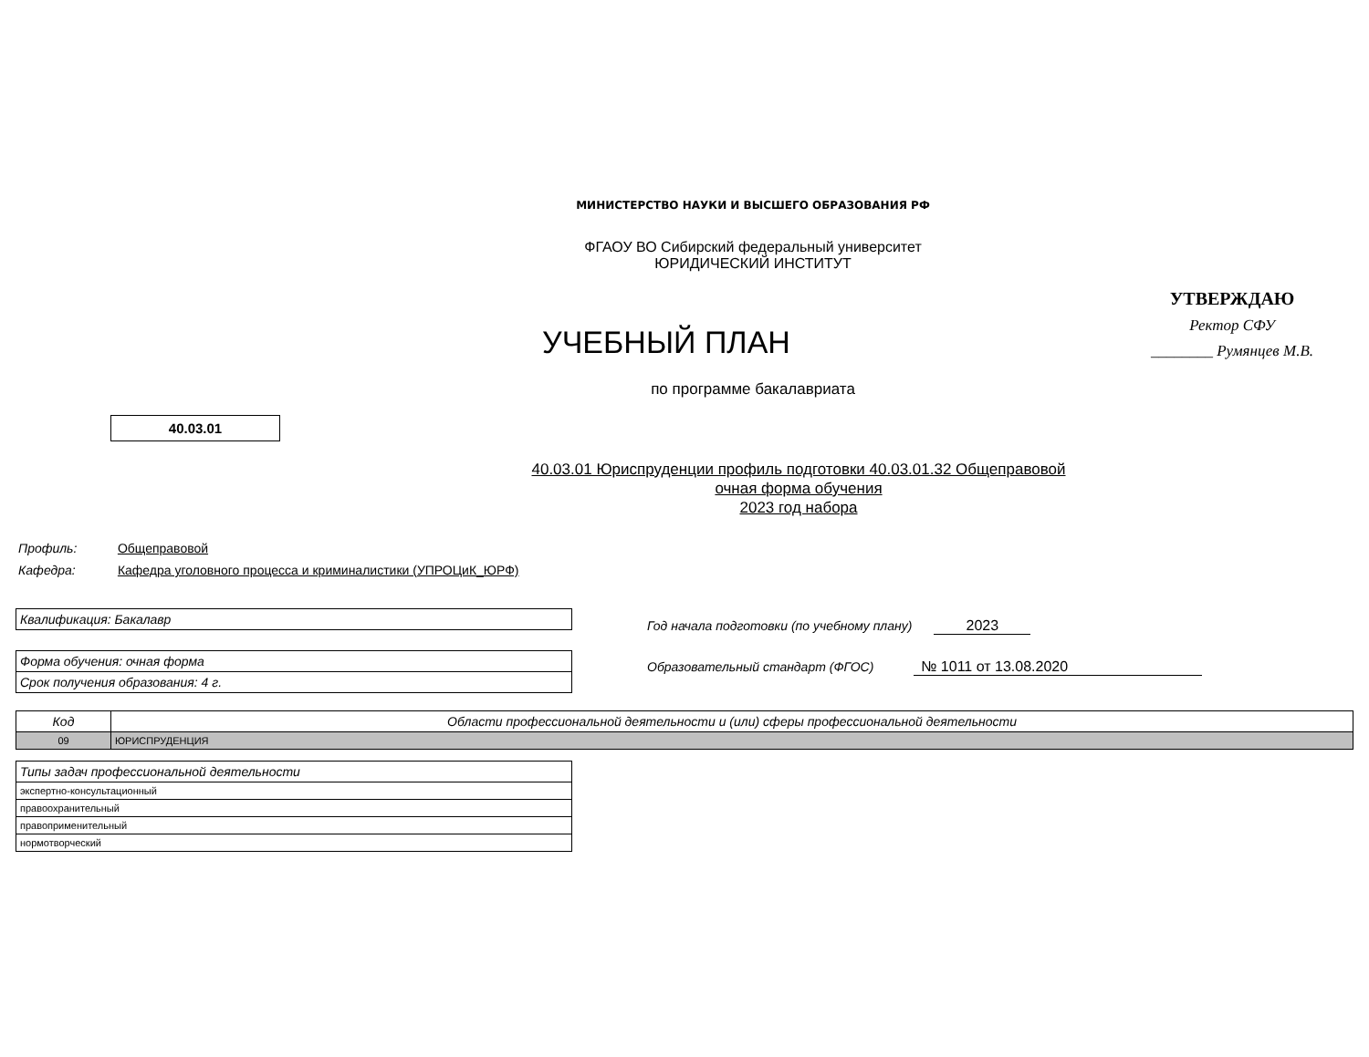МИНИСТЕРСТВО НАУКИ И ВЫСШЕГО ОБРАЗОВАНИЯ РФ
ФГАОУ ВО Сибирский федеральный университет
ЮРИДИЧЕСКИЙ ИНСТИТУТ
УЧЕБНЫЙ ПЛАН
УТВЕРЖДАЮ
Ректор СФУ
________ Румянцев М.В.
по программе бакалавриата
40.03.01
40.03.01 Юриспруденции профиль подготовки 40.03.01.32 Общеправовой
очная форма обучения
2023 год набора
Профиль: Общеправовой
Кафедра: Кафедра уголовного процесса и криминалистики (УПРОЦиК_ЮРФ)
| Квалификация: Бакалавр |
| Форма обучения: очная форма |
| Срок получения образования: 4 г. |
Год начала подготовки (по учебному плану) 2023
Образовательный стандарт (ФГОС) № 1011 от 13.08.2020
| Код | Области профессиональной деятельности и (или) сферы профессиональной деятельности |
| 09 | ЮРИСПРУДЕНЦИЯ |
| Типы задач профессиональной деятельности |
| экспертно-консультационный |
| правоохранительный |
| правоприменительный |
| нормотворческий |